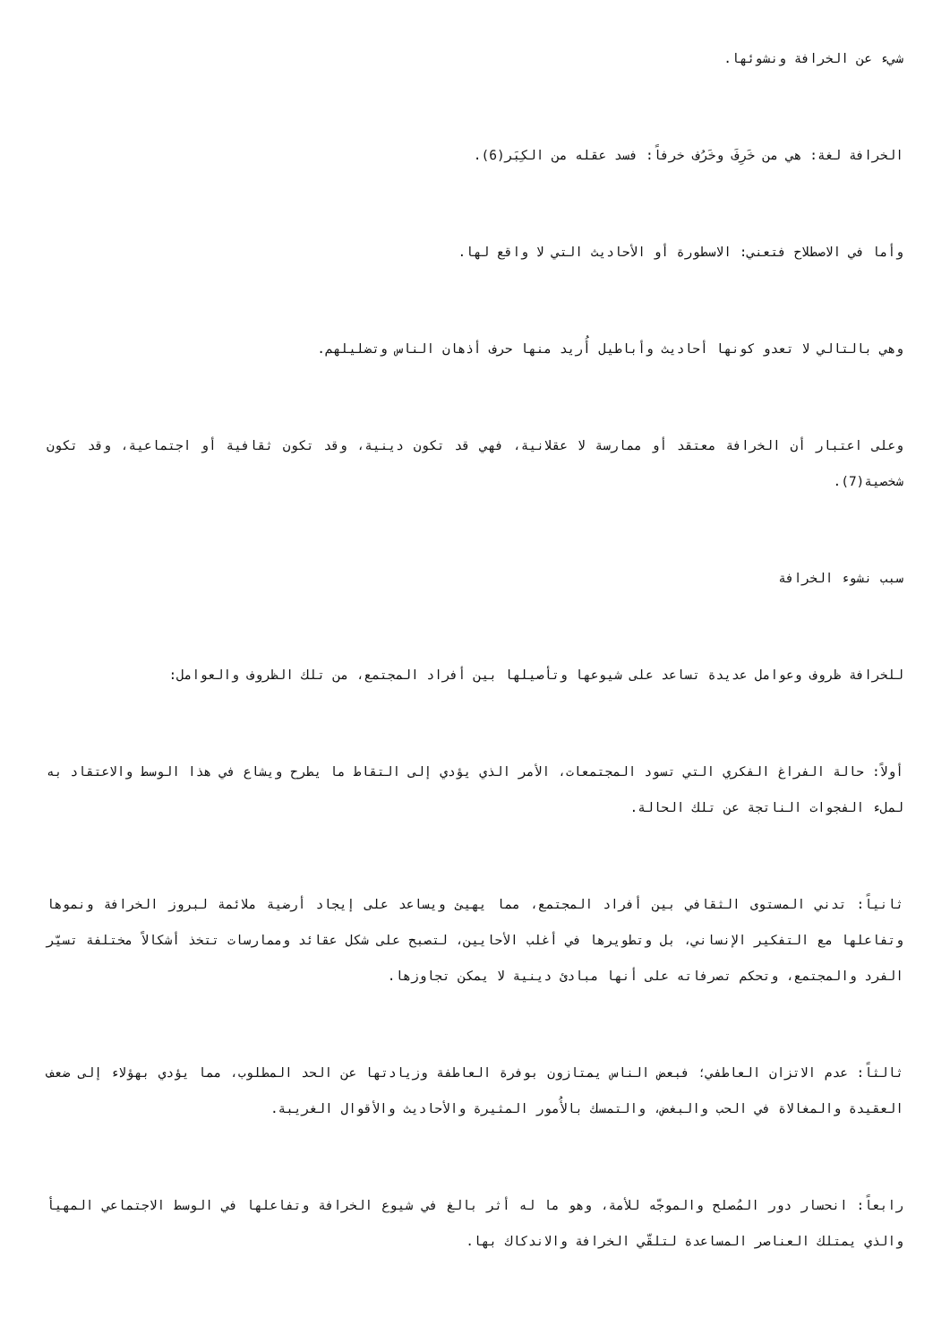شيء عن الخرافة ونشوئها.
الخرافة لغة: هي من خَرِفَ وخَرُف خرفاً: فسد عقله من الكِبَر(6).
وأما في الاصطلاح فتعني: الاسطورة أو الأحاديث التي لا واقع لها.
وهي بالتالي لا تعدو كونها أحاديث وأباطيل أُريد منها حرف أذهان الناس وتضليلهم.
وعلى اعتبار أن الخرافة معتقد أو ممارسة لا عقلانية، فهي قد تكون دينية، وقد تكون ثقافية أو اجتماعية، وقد تكون شخصية(7).
سبب نشوء الخرافة
للخرافة ظروف وعوامل عديدة تساعد على شيوعها وتأصيلها بين أفراد المجتمع، من تلك الظروف والعوامل:
أولاً: حالة الفراغ الفكري التي تسود المجتمعات، الأمر الذي يؤدي إلى التقاط ما يطرح ويشاع في هذا الوسط والاعتقاد به لملء الفجوات الناتجة عن تلك الحالة.
ثانياً: تدني المستوى الثقافي بين أفراد المجتمع، مما يهيئ ويساعد على إيجاد أرضية ملائمة لبروز الخرافة ونموها وتفاعلها مع التفكير الإنساني، بل وتطويرها في أغلب الأحايين، لتصبح على شكل عقائد وممارسات تتخذ أشكالاً مختلفة تسيّر الفرد والمجتمع، وتحكم تصرفاته على أنها مبادئ دينية لا يمكن تجاوزها.
ثالثاً: عدم الاتزان العاطفي؛ فبعض الناس يمتازون بوفرة العاطفة وزيادتها عن الحد المطلوب، مما يؤدي بهؤلاء إلى ضعف العقيدة والمغالاة في الحب والبغض، والتمسك بالأُمور المثيرة والأحاديث والأقوال الغريبة.
رابعاً: انحسار دور المُصلح والموجّه للأمة، وهو ما له أثر بالغ في شيوع الخرافة وتفاعلها في الوسط الاجتماعي المهيأ والذي يمتلك العناصر المساعدة لتلقّي الخرافة والاندكاك بها.